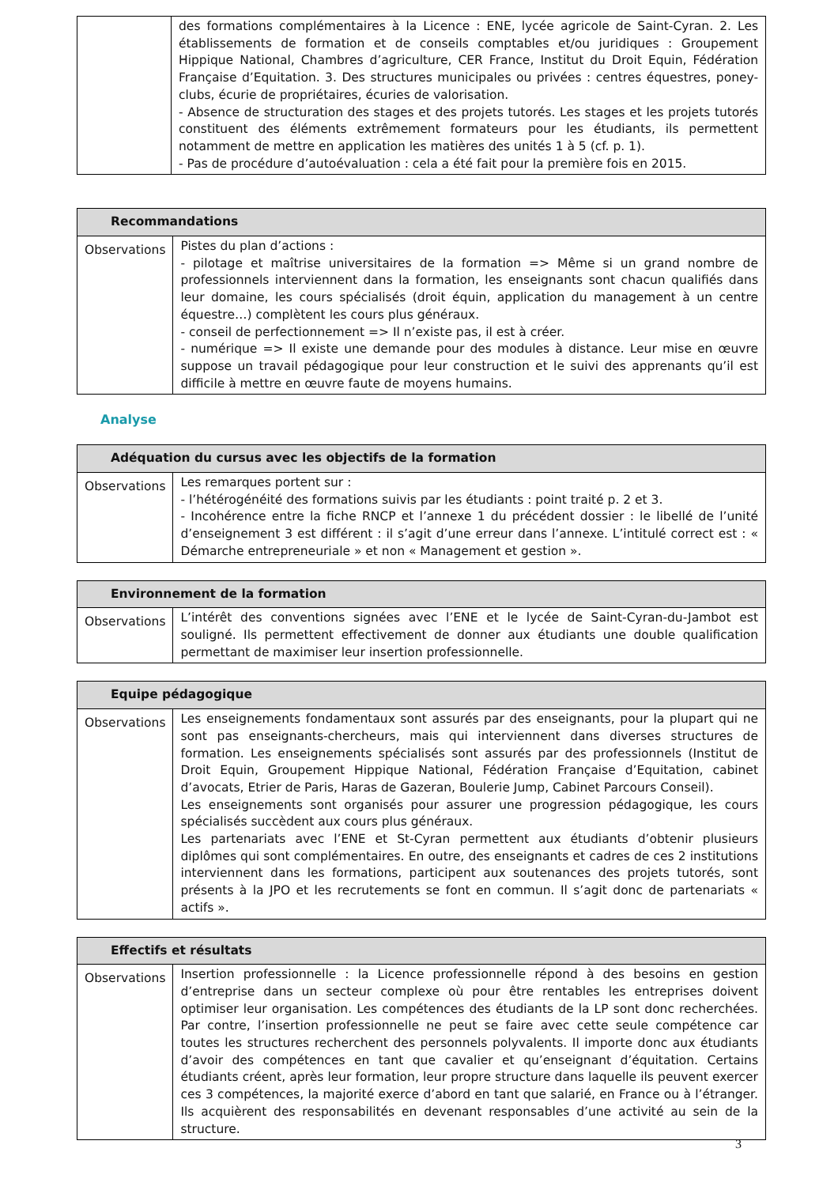| | des formations complémentaires à la Licence : ENE, lycée agricole de Saint-Cyran. 2. Les établissements de formation et de conseils comptables et/ou juridiques : Groupement Hippique National, Chambres d’agriculture, CER France, Institut du Droit Equin, Fédération Française d’Equitation. 3. Des structures municipales ou privées : centres équestres, poney-clubs, écurie de propriétaires, écuries de valorisation. - Absence de structuration des stages et des projets tutorés. Les stages et les projets tutorés constituent des éléments extrêmement formateurs pour les étudiants, ils permettent notamment de mettre en application les matières des unités 1 à 5 (cf. p. 1). - Pas de procédure d’autoévaluation : cela a été fait pour la première fois en 2015. |
| Recommandations | |
| --- | --- |
| Observations | Pistes du plan d’actions : - pilotage et maîtrise universitaires de la formation => Même si un grand nombre de professionnels interviennent dans la formation, les enseignants sont chacun qualifiés dans leur domaine, les cours spécialisés (droit équin, application du management à un centre équestre…) complètent les cours plus généraux. - conseil de perfectionnement => Il n’existe pas, il est à créer. - numérique => Il existe une demande pour des modules à distance. Leur mise en œuvre suppose un travail pédagogique pour leur construction et le suivi des apprenants qu’il est difficile à mettre en œuvre faute de moyens humains. |
Analyse
| Adéquation du cursus avec les objectifs de la formation | |
| --- | --- |
| Observations | Les remarques portent sur : - l’hétérogénéité des formations suivis par les étudiants : point traité p. 2 et 3. - Incohérence entre la fiche RNCP et l’annexe 1 du précédent dossier : le libellé de l’unité d’enseignement 3 est différent : il s’agit d’une erreur dans l’annexe. L’intitulé correct est : « Démarche entrepreneuriale » et non « Management et gestion ». |
| Environnement de la formation | |
| --- | --- |
| Observations | L’intérêt des conventions signées avec l’ENE et le lycée de Saint-Cyran-du-Jambot est souligné. Ils permettent effectivement de donner aux étudiants une double qualification permettant de maximiser leur insertion professionnelle. |
| Equipe pédagogique | |
| --- | --- |
| Observations | Les enseignements fondamentaux sont assurés par des enseignants, pour la plupart qui ne sont pas enseignants-chercheurs, mais qui interviennent dans diverses structures de formation. Les enseignements spécialisés sont assurés par des professionnels (Institut de Droit Equin, Groupement Hippique National, Fédération Française d’Equitation, cabinet d’avocats, Etrier de Paris, Haras de Gazeran, Boulerie Jump, Cabinet Parcours Conseil). Les enseignements sont organisés pour assurer une progression pédagogique, les cours spécialisés succèdent aux cours plus généraux. Les partenariats avec l’ENE et St-Cyran permettent aux étudiants d’obtenir plusieurs diplômes qui sont complémentaires. En outre, des enseignants et cadres de ces 2 institutions interviennent dans les formations, participent aux soutenances des projets tutorés, sont présents à la JPO et les recrutements se font en commun. Il s’agit donc de partenariats « actifs ». |
| Effectifs et résultats | |
| --- | --- |
| Observations | Insertion professionnelle : la Licence professionnelle répond à des besoins en gestion d’entreprise dans un secteur complexe où pour être rentables les entreprises doivent optimiser leur organisation. Les compétences des étudiants de la LP sont donc recherchées. Par contre, l’insertion professionnelle ne peut se faire avec cette seule compétence car toutes les structures recherchent des personnels polyvalents. Il importe donc aux étudiants d’avoir des compétences en tant que cavalier et qu’enseignant d’équitation. Certains étudiants créent, après leur formation, leur propre structure dans laquelle ils peuvent exercer ces 3 compétences, la majorité exerce d’abord en tant que salarié, en France ou à l’étranger. Ils acquièrent des responsabilités en devenant responsables d’une activité au sein de la structure. |
3